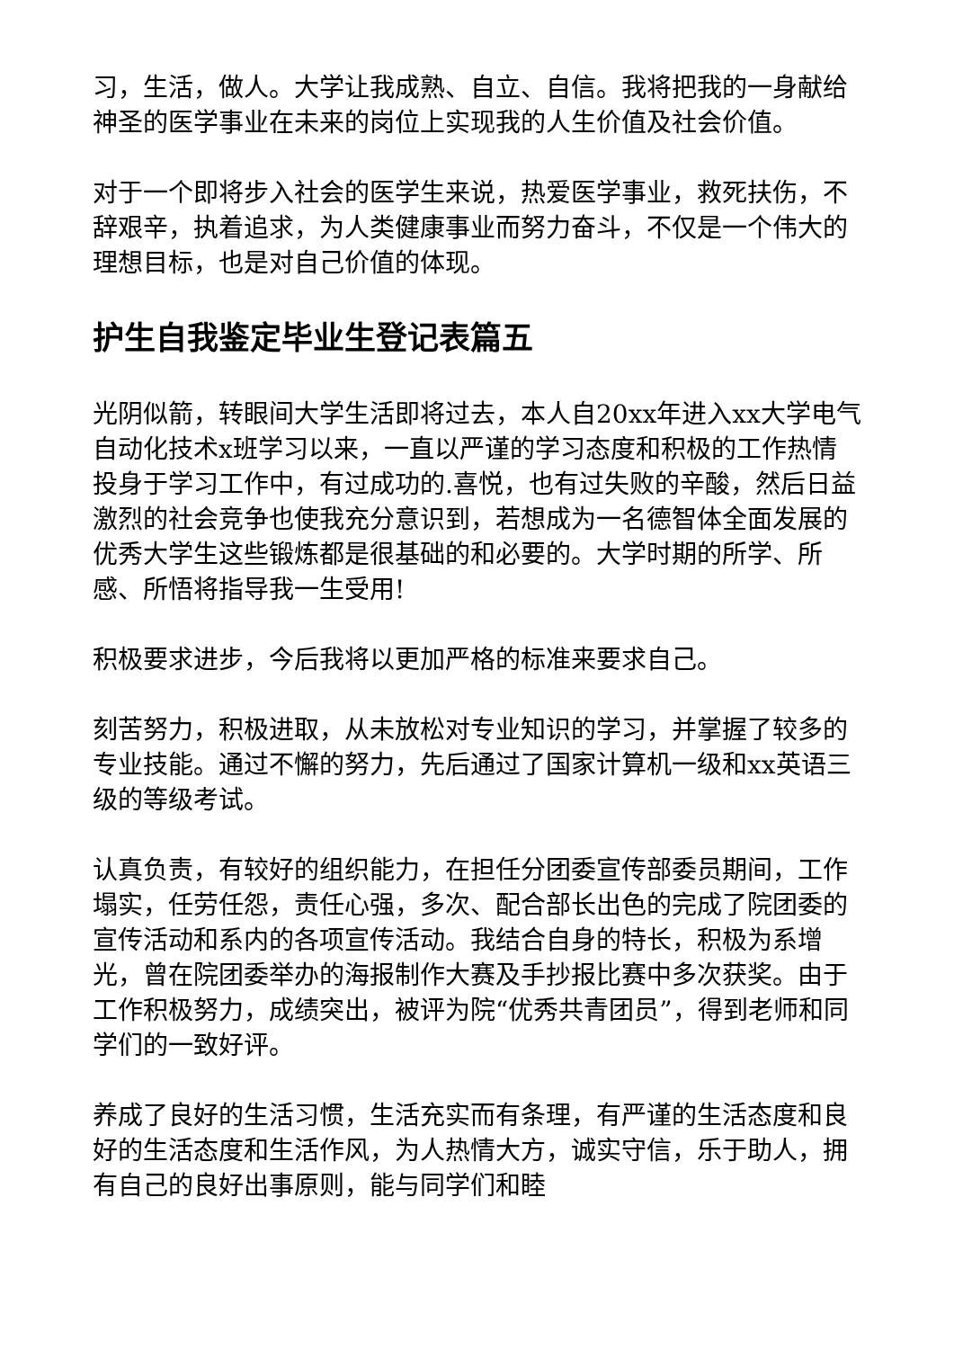习，生活，做人。大学让我成熟、自立、自信。我将把我的一身献给神圣的医学事业在未来的岗位上实现我的人生价值及社会价值。
对于一个即将步入社会的医学生来说，热爱医学事业，救死扶伤，不辞艰辛，执着追求，为人类健康事业而努力奋斗，不仅是一个伟大的理想目标，也是对自己价值的体现。
护生自我鉴定毕业生登记表篇五
光阴似箭，转眼间大学生活即将过去，本人自20xx年进入xx大学电气自动化技术x班学习以来，一直以严谨的学习态度和积极的工作热情投身于学习工作中，有过成功的.喜悦，也有过失败的辛酸，然后日益激烈的社会竞争也使我充分意识到，若想成为一名德智体全面发展的优秀大学生这些锻炼都是很基础的和必要的。大学时期的所学、所感、所悟将指导我一生受用!
积极要求进步，今后我将以更加严格的标准来要求自己。
刻苦努力，积极进取，从未放松对专业知识的学习，并掌握了较多的专业技能。通过不懈的努力，先后通过了国家计算机一级和xx英语三级的等级考试。
认真负责，有较好的组织能力，在担任分团委宣传部委员期间，工作塌实，任劳任怨，责任心强，多次、配合部长出色的完成了院团委的宣传活动和系内的各项宣传活动。我结合自身的特长，积极为系增光，曾在院团委举办的海报制作大赛及手抄报比赛中多次获奖。由于工作积极努力，成绩突出，被评为院“优秀共青团员”，得到老师和同学们的一致好评。
养成了良好的生活习惯，生活充实而有条理，有严谨的生活态度和良好的生活态度和生活作风，为人热情大方，诚实守信，乐于助人，拥有自己的良好出事原则，能与同学们和睦